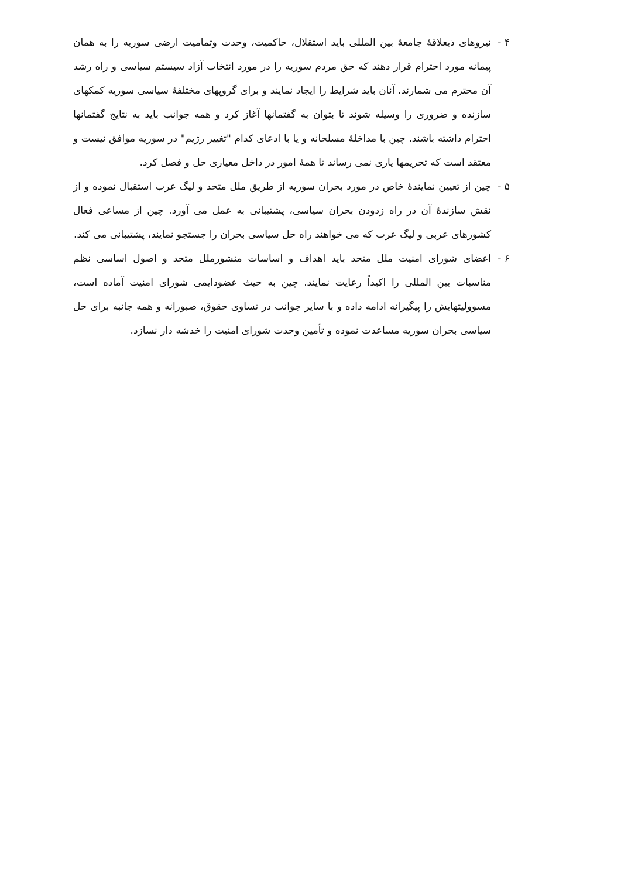۴ - نیروهای ذیعلاقهٔ جامعهٔ بین المللی باید استقلال، حاکمیت، وحدت وتمامیت ارضی سوریه را به همان پیمانه مورد احترام قرار دهند که حق مردم سوریه را در مورد انتخاب آزاد سیستم سیاسی و راه رشد آن محترم می شمارند. آنان باید شرایط را ایجاد نمایند و برای گروپهای مختلفهٔ سیاسی سوریه کمکهای سازنده و ضروری را وسیله شوند تا بتوان به گفتمانها آغاز کرد و همه جوانب باید به نتایج گفتمانها احترام داشته باشند. چین با مداخلهٔ مسلحانه و یا با ادعای کدام "تغییر رژیم" در سوریه موافق نیست و معتقد است که تحریمها یاری نمی رساند تا همهٔ امور در داخل معیاری حل و فصل کرد.
۵ - چین از تعیین نمایندهٔ خاص در مورد بحران سوریه از طریق ملل متحد و لیگ عرب استقبال نموده و از نقش سازندهٔ آن در راه زدودن بحران سیاسی، پشتیبانی به عمل می آورد. چین از مساعی فعال کشورهای عربی و لیگ عرب که می خواهند راه حل سیاسی بحران را جستجو نمایند، پشتیبانی می کند.
۶ - اعضای شورای امنیت ملل متحد باید اهداف و اساسات منشورملل متحد و اصول اساسی نظم مناسبات بین المللی را اکیداً رعایت نمایند. چین به حیث عضودایمی شورای امنیت آماده است، مسوولیتهایش را پیگیرانه ادامه داده و با سایر جوانب در تساوی حقوق، صبورانه و همه جانبه برای حل سیاسی بحران سوریه مساعدت نموده و تأمین وحدت شورای امنیت را خدشه دار نسازد.